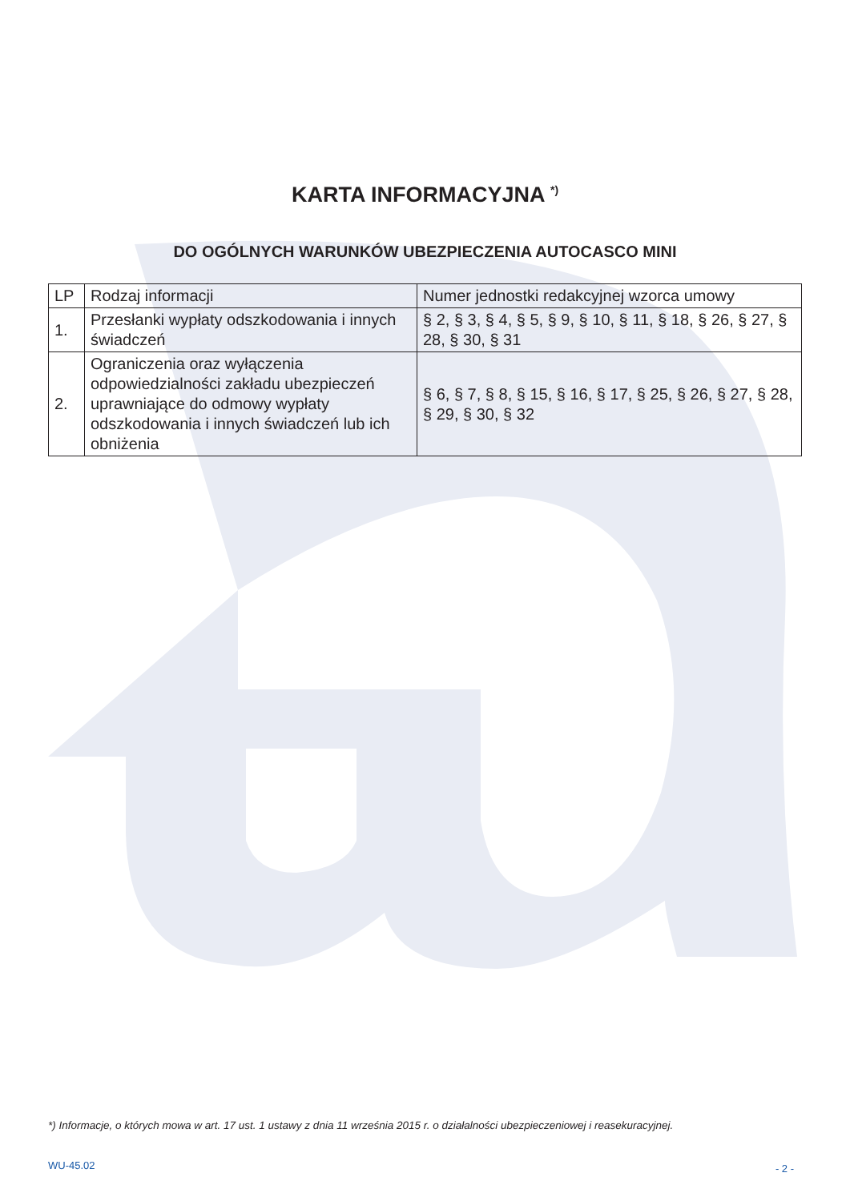KARTA INFORMACYJNA <sup>*)</sup>
DO OGÓLNYCH WARUNKÓW UBEZPIECZENIA AUTOCASCO MINI
| LP | Rodzaj informacji | Numer jednostki redakcyjnej wzorca umowy |
| --- | --- | --- |
| 1. | Przesłanki wypłaty odszkodowania i innych świadczeń | § 2, § 3, § 4, § 5, § 9, § 10, § 11, § 18, § 26, § 27, § 28, § 30, § 31 |
| 2. | Ograniczenia oraz wyłączenia odpowiedzialności zakładu ubezpieczeń uprawniające do odmowy wypłaty odszkodowania i innych świadczeń lub ich obniżenia | § 6, § 7, § 8, § 15, § 16, § 17, § 25, § 26, § 27, § 28, § 29, § 30, § 32 |
*) Informacje, o których mowa w art. 17 ust. 1 ustawy z dnia 11 września 2015 r. o działalności ubezpieczeniowej i reasekuracyjnej.
WU-45.02 - 2 -